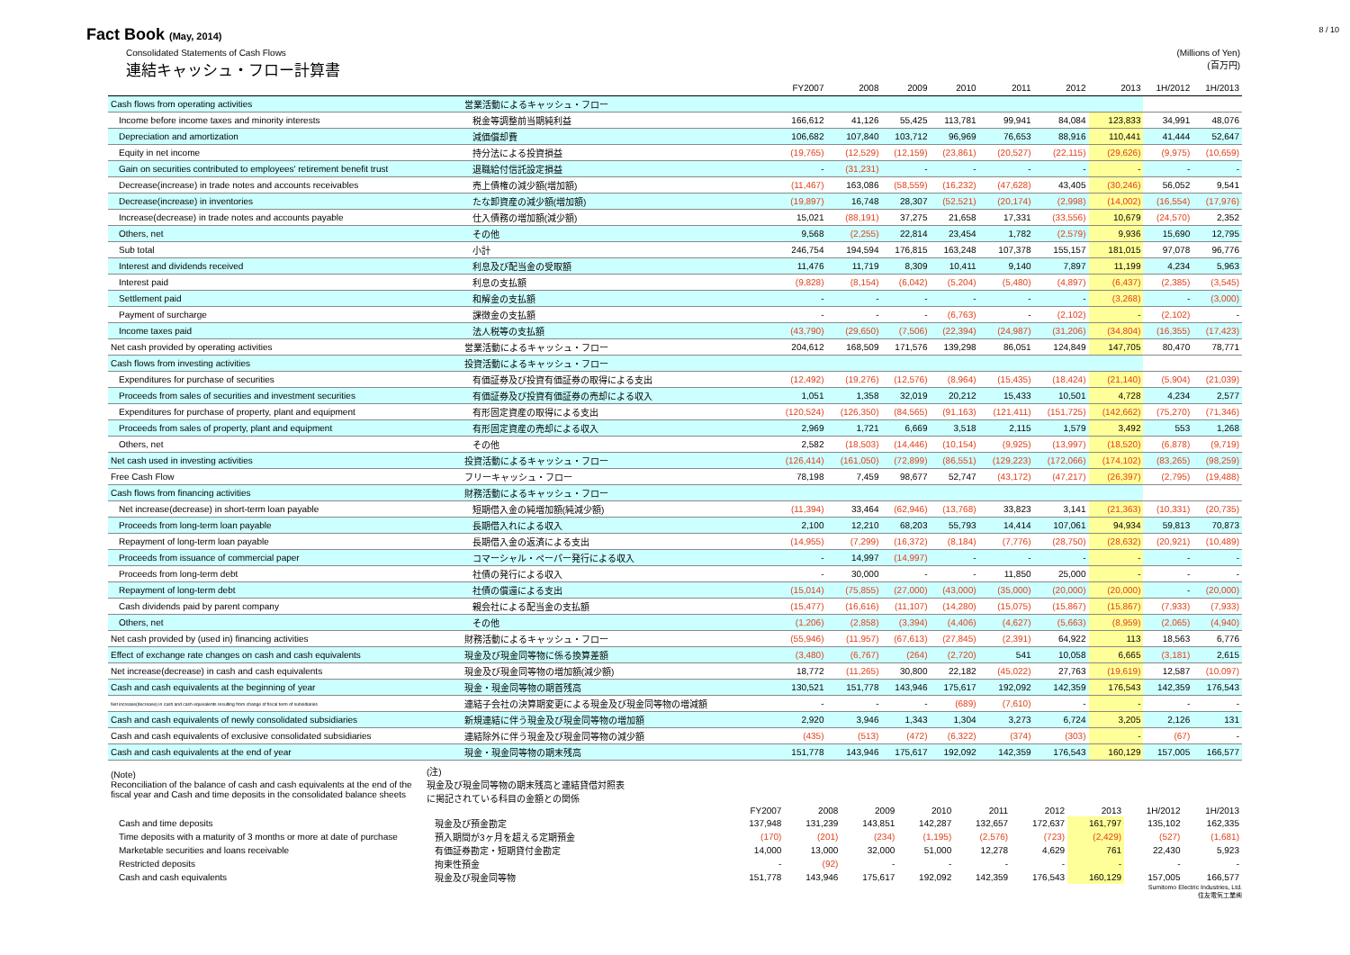Fact Book (May, 2014)
8 / 10
Consolidated Statements of Cash Flows
連結キャッシュ・フロー計算書
(Millions of Yen)
(百万円)
| | | FY2007 | 2008 | 2009 | 2010 | 2011 | 2012 | 2013 | 1H/2012 | 1H/2013 |
| --- | --- | --- | --- | --- | --- | --- | --- | --- | --- | --- |
| Cash flows from operating activities | 営業活動によるキャッシュ・フロー | | | | | | | | | |
| Income before income taxes and minority interests | 税金等調整前当期純利益 | 166,612 | 41,126 | 55,425 | 113,781 | 99,941 | 84,084 | 123,833 | 34,991 | 48,076 |
| Depreciation and amortization | 減価償却費 | 106,682 | 107,840 | 103,712 | 96,969 | 76,653 | 88,916 | 110,441 | 41,444 | 52,647 |
| Equity in net income | 持分法による投資損益 | (19,765) | (12,529) | (12,159) | (23,861) | (20,527) | (22,115) | (29,626) | (9,975) | (10,659) |
| Gain on securities contributed to employees' retirement benefit trust | 退職給付信託設定損益 | - | (31,231) | - | - | - | - | - | - | - |
| Decrease(increase) in trade notes and accounts receivables | 売上債権の減少額(増加額) | (11,467) | 163,086 | (58,559) | (16,232) | (47,628) | 43,405 | (30,246) | 56,052 | 9,541 |
| Decrease(increase) in inventories | たな卸資産の減少額(増加額) | (19,897) | 16,748 | 28,307 | (52,521) | (20,174) | (2,998) | (14,002) | (16,554) | (17,976) |
| Increase(decrease) in trade notes and accounts payable | 仕入債務の増加額(減少額) | 15,021 | (88,191) | 37,275 | 21,658 | 17,331 | (33,556) | 10,679 | (24,570) | 2,352 |
| Others, net | その他 | 9,568 | (2,255) | 22,814 | 23,454 | 1,782 | (2,579) | 9,936 | 15,690 | 12,795 |
| Sub total | 小計 | 246,754 | 194,594 | 176,815 | 163,248 | 107,378 | 155,157 | 181,015 | 97,078 | 96,776 |
| Interest and dividends received | 利息及び配当金の受取額 | 11,476 | 11,719 | 8,309 | 10,411 | 9,140 | 7,897 | 11,199 | 4,234 | 5,963 |
| Interest paid | 利息の支払額 | (9,828) | (8,154) | (6,042) | (5,204) | (5,480) | (4,897) | (6,437) | (2,385) | (3,545) |
| Settlement paid | 和解金の支払額 | - | - | - | - | - | - | (3,268) | - | (3,000) |
| Payment of surcharge | 課徴金の支払額 | - | - | - | (6,763) | - | (2,102) | - | (2,102) | - |
| Income taxes paid | 法人税等の支払額 | (43,790) | (29,650) | (7,506) | (22,394) | (24,987) | (31,206) | (34,804) | (16,355) | (17,423) |
| Net cash provided by operating activities | 営業活動によるキャッシュ・フロー | 204,612 | 168,509 | 171,576 | 139,298 | 86,051 | 124,849 | 147,705 | 80,470 | 78,771 |
| Cash flows from investing activities | 投資活動によるキャッシュ・フロー | | | | | | | | | |
| Expenditures for purchase of securities | 有価証券及び投資有価証券の取得による支出 | (12,492) | (19,276) | (12,576) | (8,964) | (15,435) | (18,424) | (21,140) | (5,904) | (21,039) |
| Proceeds from sales of securities and investment securities | 有価証券及び投資有価証券の売却による収入 | 1,051 | 1,358 | 32,019 | 20,212 | 15,433 | 10,501 | 4,728 | 4,234 | 2,577 |
| Expenditures for purchase of property, plant and equipment | 有形固定資産の取得による支出 | (120,524) | (126,350) | (84,565) | (91,163) | (121,411) | (151,725) | (142,662) | (75,270) | (71,346) |
| Proceeds from sales of property, plant and equipment | 有形固定資産の売却による収入 | 2,969 | 1,721 | 6,669 | 3,518 | 2,115 | 1,579 | 3,492 | 553 | 1,268 |
| Others, net | その他 | 2,582 | (18,503) | (14,446) | (10,154) | (9,925) | (13,997) | (18,520) | (6,878) | (9,719) |
| Net cash used in investing activities | 投資活動によるキャッシュ・フロー | (126,414) | (161,050) | (72,899) | (86,551) | (129,223) | (172,066) | (174,102) | (83,265) | (98,259) |
| Free Cash Flow | フリーキャッシュ・フロー | 78,198 | 7,459 | 98,677 | 52,747 | (43,172) | (47,217) | (26,397) | (2,795) | (19,488) |
| Cash flows from financing activities | 財務活動によるキャッシュ・フロー | | | | | | | | | |
| Net increase(decrease) in short-term loan payable | 短期借入金の純増加額(純減少額) | (11,394) | 33,464 | (62,946) | (13,768) | 33,823 | 3,141 | (21,363) | (10,331) | (20,735) |
| Proceeds from long-term loan payable | 長期借入れによる収入 | 2,100 | 12,210 | 68,203 | 55,793 | 14,414 | 107,061 | 94,934 | 59,813 | 70,873 |
| Repayment of long-term loan payable | 長期借入金の返済による支出 | (14,955) | (7,299) | (16,372) | (8,184) | (7,776) | (28,750) | (28,632) | (20,921) | (10,489) |
| Proceeds from issuance of commercial paper | コマーシャル・ペーパー発行による収入 | - | 14,997 | (14,997) | - | - | - | - | - | - |
| Proceeds from long-term debt | 社債の発行による収入 | - | 30,000 | - | - | 11,850 | 25,000 | - | - | - |
| Repayment of long-term debt | 社債の償還による支出 | (15,014) | (75,855) | (27,000) | (43,000) | (35,000) | (20,000) | (20,000) | - | (20,000) |
| Cash dividends paid by parent company | 親会社による配当金の支払額 | (15,477) | (16,616) | (11,107) | (14,280) | (15,075) | (15,867) | (15,867) | (7,933) | (7,933) |
| Others, net | その他 | (1,206) | (2,858) | (3,394) | (4,406) | (4,627) | (5,663) | (8,959) | (2,065) | (4,940) |
| Net cash provided by (used in) financing activities | 財務活動によるキャッシュ・フロー | (55,946) | (11,957) | (67,613) | (27,845) | (2,391) | 64,922 | 113 | 18,563 | 6,776 |
| Effect of exchange rate changes on cash and cash equivalents | 現金及び現金同等物に係る換算差額 | (3,480) | (6,767) | (264) | (2,720) | 541 | 10,058 | 6,665 | (3,181) | 2,615 |
| Net increase(decrease) in cash and cash equivalents | 現金及び現金同等物の増加額(減少額) | 18,772 | (11,265) | 30,800 | 22,182 | (45,022) | 27,763 | (19,619) | 12,587 | (10,097) |
| Cash and cash equivalents at the beginning of year | 現金・現金同等物の期首残高 | 130,521 | 151,778 | 143,946 | 175,617 | 192,092 | 142,359 | 176,543 | 142,359 | 176,543 |
| Net increase(decrease) in cash and cash equivalents resulting from change of fiscal term of subsidiaries | 連結子会社の決算期変更による現金及び現金同等物の増減額 | - | - | - | (689) | (7,610) | - | - | - | - |
| Cash and cash equivalents of newly consolidated subsidiaries | 新規連結に伴う現金及び現金同等物の増加額 | 2,920 | 3,946 | 1,343 | 1,304 | 3,273 | 6,724 | 3,205 | 2,126 | 131 |
| Cash and cash equivalents of exclusive consolidated subsidiaries | 連結除外に伴う現金及び現金同等物の減少額 | (435) | (513) | (472) | (6,322) | (374) | (303) | - | (67) | - |
| Cash and cash equivalents at the end of year | 現金・現金同等物の期末残高 | 151,778 | 143,946 | 175,617 | 192,092 | 142,359 | 176,543 | 160,129 | 157,005 | 166,577 |
| (Note) Reconciliation of the balance of cash and cash equivalents at the end of the fiscal year and Cash and time deposits in the consolidated balance sheets | (注) 現金及び現金同等物の期末残高と連結貸借対照表 に掲記されている科目の金額との関係 | | | | | | | | | |
| | | FY2007 | 2008 | 2009 | 2010 | 2011 | 2012 | 2013 | 1H/2012 | 1H/2013 |
| Cash and time deposits | 現金及び預金勘定 | 137,948 | 131,239 | 143,851 | 142,287 | 132,657 | 172,637 | 161,797 | 135,102 | 162,335 |
| Time deposits with a maturity of 3 months or more at date of purchase | 預入期間が3ヶ月を超える定期預金 | (170) | (201) | (234) | (1,195) | (2,576) | (723) | (2,429) | (527) | (1,681) |
| Marketable securities and loans receivable | 有価証券勘定・短期貸付金勘定 | 14,000 | 13,000 | 32,000 | 51,000 | 12,278 | 4,629 | 761 | 22,430 | 5,923 |
| Restricted deposits | 拘束性預金 | - | (92) | - | - | - | - | - | - | - |
| Cash and cash equivalents | 現金及び現金同等物 | 151,778 | 143,946 | 175,617 | 192,092 | 142,359 | 176,543 | 160,129 | 157,005 | 166,577 |
Sumitomo Electric Industries, Ltd.
住友電気工業㈱